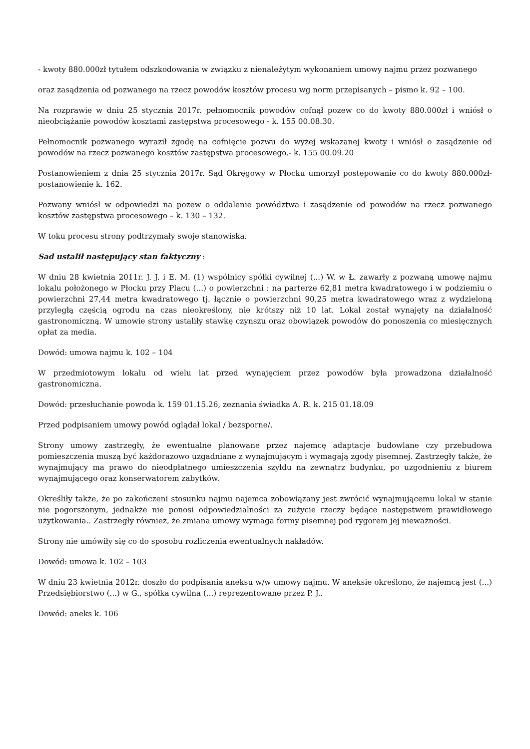- kwoty 880.000zł tytułem odszkodowania w związku z nienależytym wykonaniem umowy najmu przez pozwanego
oraz zasądzenia od pozwanego na rzecz powodów kosztów procesu wg norm przepisanych – pismo k. 92 – 100.
Na rozprawie w dniu 25 stycznia 2017r. pełnomocnik powodów cofnął pozew co do kwoty 880.000zł i wniósł o nieobciążanie powodów kosztami zastępstwa procesowego - k. 155 00.08.30.
Pełnomocnik pozwanego wyraził zgodę na cofnięcie pozwu do wyżej wskazanej kwoty i wniósł o zasądzenie od powodów na rzecz pozwanego kosztów zastępstwa procesowego.- k. 155 00.09.20
Postanowieniem z dnia 25 stycznia 2017r. Sąd Okręgowy w Płocku umorzył postępowanie co do kwoty 880.000zł-postanowienie k. 162.
Pozwany wniósł w odpowiedzi na pozew o oddalenie powództwa i zasądzenie od powodów na rzecz pozwanego kosztów zastępstwa procesowego – k. 130 – 132.
W toku procesu strony podtrzymały swoje stanowiska.
Sad ustalił następujący stan faktyczny :
W dniu 28 kwietnia 2011r. J. J. i E. M. (1) wspólnicy spółki cywilnej (...) W. w Ł. zawarły z pozwaną umowę najmu lokalu położonego w Płocku przy Placu (...) o powierzchni : na parterze 62,81 metra kwadratowego i w podziemiu o powierzchni 27,44 metra kwadratowego tj. łącznie o powierzchni 90,25 metra kwadratowego wraz z wydzieloną przyległą częścią ogrodu na czas nieokreślony, nie krótszy niż 10 lat. Lokal został wynajęty na działalność gastronomiczną. W umowie strony ustaliły stawkę czynszu oraz obowiązek powodów do ponoszenia co miesięcznych opłat za media.
Dowód: umowa najmu k. 102 – 104
W przedmiotowym lokalu od wielu lat przed wynajęciem przez powodów była prowadzona działalność gastronomiczna.
Dowód: przesłuchanie powoda k. 159 01.15.26, zeznania świadka A. R. k. 215 01.18.09
Przed podpisaniem umowy powód oglądał lokal / bezsporne/.
Strony umowy zastrzegły, że ewentualne planowane przez najemcę adaptacje budowlane czy przebudowa pomieszczenia muszą być każdorazowo uzgadniane z wynajmującym i wymagają zgody pisemnej. Zastrzegły także, że wynajmujący ma prawo do nieodpłatnego umieszczenia szyldu na zewnątrz budynku, po uzgodnieniu z biurem wynajmującego oraz konserwatorem zabytków.
Określiły także, że po zakończeni stosunku najmu najemca zobowiązany jest zwrócić wynajmującemu lokal w stanie nie pogorszonym, jednakże nie ponosi odpowiedzialności za zużycie rzeczy będące następstwem prawidłowego użytkowania.. Zastrzegły również, że zmiana umowy wymaga formy pisemnej pod rygorem jej nieważności.
Strony nie umówiły się co do sposobu rozliczenia ewentualnych nakładów.
Dowód: umowa k. 102 – 103
W dniu 23 kwietnia 2012r. doszło do podpisania aneksu w/w umowy najmu. W aneksie określono, że najemcą jest (...) Przedsiębiorstwo (...) w G., spółka cywilna (...) reprezentowane przez P. J..
Dowód: aneks k. 106